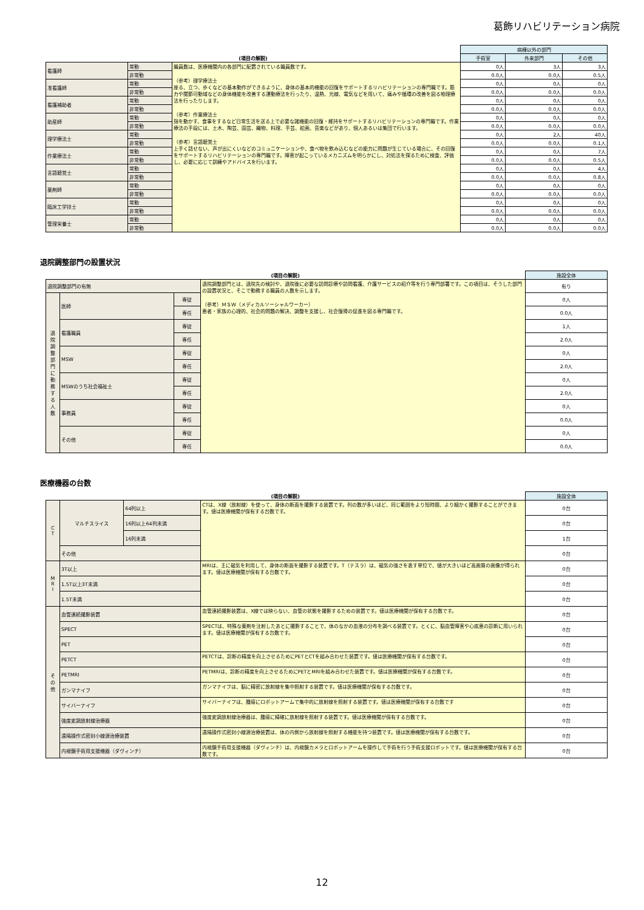葛飾リハビリテーション病院
| (項目の解説) | | | 病棟以外の部門 | | |
| --- | --- | --- | --- | --- | --- |
| | | | 手術室 | 外来部門 | その他 |
| 看護師 | 常勤 | 職員数は、医療機関内の各部門に配置されている職員数です。 （参考）理学療法士 座る、立つ、歩くなどの基本動作ができるように、身体の基本的機能の回復をサポートするリハビリテーションの専門職です。筋力や関節可動域などの身体機能を改善する運動療法を行ったり、温熱、光線、電気などを用いて、痛みや循環の改善を図る物理療法を行ったりします。 （参考）作業療法士 指を動かす、食事をするなど日常生活を送る上で必要な諸機能の回復・維持をサポートするリハビリテーションの専門職です。作業療法の手段には、土木、陶芸、園芸、織物、料理、手芸、絵画、音楽などがあり、個人あるいは集団で行います。 （参考）言語聴覚士 上手く話せない、声が出にくいなどのコミュニケーションや、食べ物を飲み込むなどの能力に問題が生じている場合に、その回復をサポートするリハビリテーションの専門職です。障害が起こっているメカニズムを明らかにし、対処法を探るために検査、評価し、必要に応じて訓練やアドバイスを行います。 | 0人 | 3人 | 3人 |
| | 非常勤 | | 0.0人 | 0.0人 | 0.5人 |
| 准看護師 | 常勤 | | 0人 | 0人 | 0人 |
| | 非常勤 | | 0.0人 | 0.0人 | 0.0人 |
| 看護補助者 | 常勤 | | 0人 | 0人 | 0人 |
| | 非常勤 | | 0.0人 | 0.0人 | 0.0人 |
| 助産師 | 常勤 | | 0人 | 0人 | 0人 |
| | 非常勤 | | 0.0人 | 0.0人 | 0.0人 |
| 理学療法士 | 常勤 | | 0人 | 2人 | 40人 |
| | 非常勤 | | 0.0人 | 0.0人 | 0.1人 |
| 作業療法士 | 常勤 | | 0人 | 0人 | 7人 |
| | 非常勤 | | 0.0人 | 0.0人 | 0.5人 |
| 言語聴覚士 | 常勤 | | 0人 | 0人 | 4人 |
| | 非常勤 | | 0.0人 | 0.0人 | 0.8人 |
| 薬剤師 | 常勤 | | 0人 | 0人 | 0人 |
| | 非常勤 | | 0.0人 | 0.0人 | 0.0人 |
| 臨床工学技士 | 常勤 | | 0人 | 0人 | 0人 |
| | 非常勤 | | 0.0人 | 0.0人 | 0.0人 |
| 管理栄養士 | 常勤 | | 0人 | 0人 | 0人 |
| | 非常勤 | | 0.0人 | 0.0人 | 0.0人 |
退院調整部門の設置状況
| (項目の解説) | | | | 施設全体 |
| --- | --- | --- | --- | --- |
| 退院調整部門の有無 | | | 退院調整部門とは、退院先の検討や、退院後に必要な訪問診療や訪問看護、介護サービスの紹介等を行う専門部署です。この項目は、そうした部門の設置状況と、そこで勤務する職員の人数を示します。 （参考）ＭＳＷ（メディカルソーシャルワーカー） 患者・家族の心理的、社会的問題の解決、調整を支援し、社会復帰の促進を図る専門職です。 | 有り |
| 退 院 調 整 部 門 に 勤 務 す る 人 数 | 医師 | 専従 | | 0人 |
| | | 専任 | | 0.0人 |
| | 看護職員 | 専従 | | 1人 |
| | | 専任 | | 2.0人 |
| | MSW | 専従 | | 0人 |
| | | 専任 | | 2.0人 |
| | MSWのうち社会福祉士 | 専従 | | 0人 |
| | | 専任 | | 2.0人 |
| | 事務員 | 専従 | | 0人 |
| | | 専任 | | 0.0人 |
| | その他 | 専従 | | 0人 |
| | | 専任 | | 0.0人 |
医療機器の台数
| (項目の解説) | | | | 施設全体 |
| --- | --- | --- | --- | --- |
| C T | マルチスライス | 64列以上 | CTは、X線（放射線）を使って、身体の断面を撮影する装置です。列の数が多いほど、同じ範囲をより短時間、より細かく撮影することができます。値は医療機関が保有する台数です。 | 0台 |
| | | 16列以上64列未満 | | 0台 |
| | | 16列未満 | | 1台 |
| | その他 | | | 0台 |
| M R I | 3T以上 | | MRIは、主に磁気を利用して、身体の断面を撮影する装置です。T（テスラ）は、磁気の強さを表す単位で、値が大きいほど高画質の画像が得られます。値は医療機関が保有する台数です。 | 0台 |
| | 1.5T以上3T未満 | | | 0台 |
| | 1.5T未満 | | | 0台 |
| そ の 他 | 血管連続撮影装置 | | 血管連続撮影装置は、X線では映らない、血管の状態を撮影するための装置です。値は医療機関が保有する台数です。 | 0台 |
| | SPECT | | SPECTは、特殊な薬剤を注射したあとに撮影することで、体のなかの血液の分布を調べる装置です。とくに、脳血管障害や心疾患の診断に用いられます。値は医療機関が保有する台数です。 | 0台 |
| | PET | | | 0台 |
| | PETCT | | PETCTは、診断の精度を向上させるためにPETとCTを組み合わせた装置です。値は医療機関が保有する台数です。 | 0台 |
| | PETMRI | | PETMRIは、診断の精度を向上させるためにPETとMRIを組み合わせた装置です。値は医療機関が保有する台数です。 | 0台 |
| | ガンマナイフ | | ガンマナイフは、脳に精密に放射線を集中照射する装置です。値は医療機関が保有する台数です。 | 0台 |
| | サイバーナイフ | | サイバーナイフは、腫瘍にロボットアームで集中的に放射線を照射する装置です。値は医療機関が保有する台数です | 0台 |
| | 強度変調放射線治療器 | | 強度変調放射線治療器は、腫瘍に精確に放射線を照射する装置です。値は医療機関が保有する台数です。 | 0台 |
| | 遠隔操作式密封小線源治療装置 | | 遠隔操作式密封小線源治療装置は、体の内側から放射線を照射する機能を持つ装置です。値は医療機関が保有する台数です。 | 0台 |
| | 内視鏡手術用支援機器（ダヴィンチ） | | 内視鏡手術用支援機器（ダヴィンチ）は、内視鏡カメラとロボットアームを操作して手術を行う手術支援ロボットです。値は医療機関が保有する台数です。 | 0台 |
12